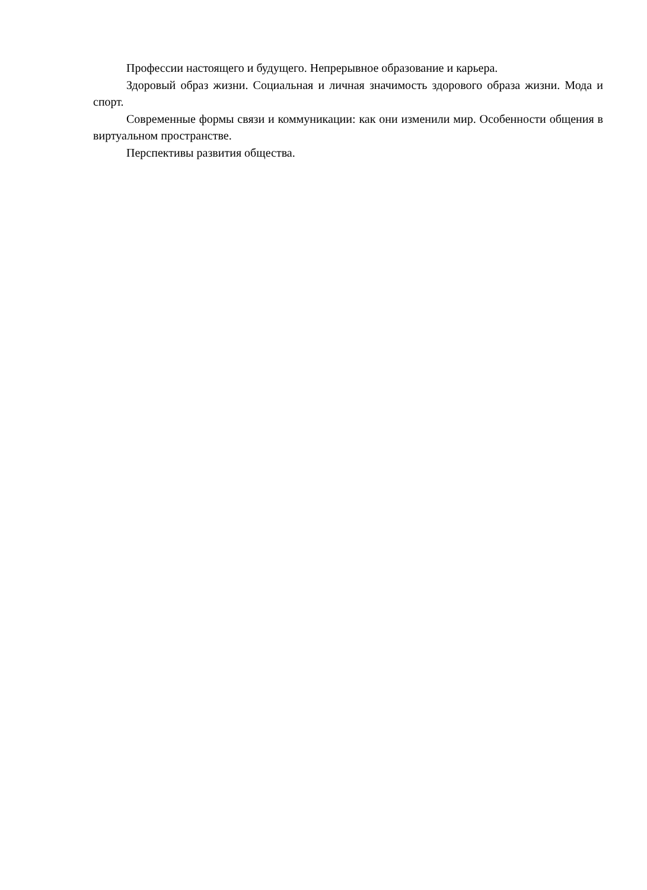Профессии настоящего и будущего. Непрерывное образование и карьера.
Здоровый образ жизни. Социальная и личная значимость здорового образа жизни. Мода и спорт.
Современные формы связи и коммуникации: как они изменили мир. Особенности общения в виртуальном пространстве.
Перспективы развития общества.